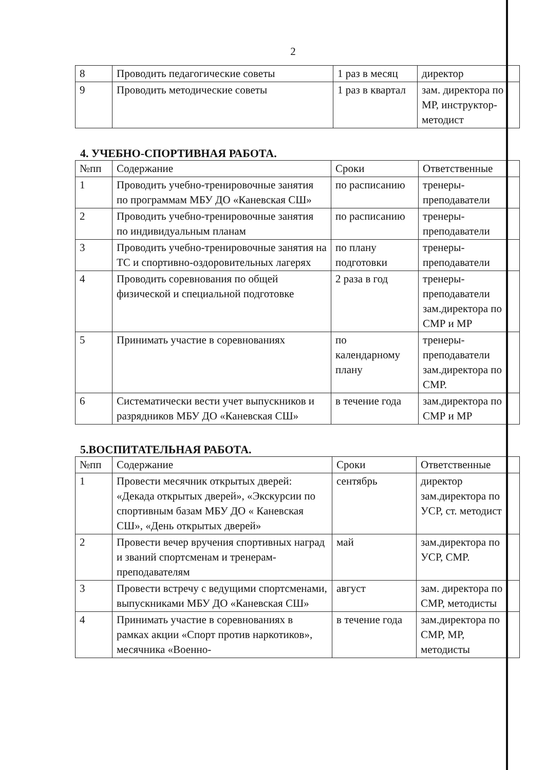2
| 8 | Проводить педагогические советы | 1 раз в месяц | директор |
| 9 | Проводить методические советы | 1 раз в квартал | зам. директора по МР, инструктор-методист |
4. УЧЕБНО-СПОРТИВНАЯ РАБОТА.
| №пп | Содержание | Сроки | Ответственные |
| 1 | Проводить учебно-тренировочные занятия по программам МБУ ДО «Каневская СШ» | по расписанию | тренеры-преподаватели |
| 2 | Проводить учебно-тренировочные занятия по индивидуальным планам | по расписанию | тренеры-преподаватели |
| 3 | Проводить учебно-тренировочные занятия на ТС и спортивно-оздоровительных лагерях | по плану подготовки | тренеры-преподаватели |
| 4 | Проводить соревнования по общей физической и специальной подготовке | 2 раза в год | тренеры-преподаватели зам.директора по СМР и МР |
| 5 | Принимать участие в соревнованиях | по календарному плану | тренеры-преподаватели зам.директора по СМР. |
| 6 | Систематически вести учет выпускников и разрядников МБУ ДО «Каневская СШ» | в течение года | зам.директора по СМР и МР |
5.ВОСПИТАТЕЛЬНАЯ РАБОТА.
| №пп | Содержание | Сроки | Ответственные |
| 1 | Провести месячник открытых дверей: «Декада открытых дверей», «Экскурсии по спортивным базам МБУ ДО « Каневская СШ», «День открытых дверей» | сентябрь | директор зам.директора по УСР, ст. методист |
| 2 | Провести вечер вручения спортивных наград и званий спортсменам и тренерам-преподавателям | май | зам.директора по УСР, СМР. |
| 3 | Провести встречу с ведущими спортсменами, выпускниками МБУ ДО «Каневская СШ» | август | зам. директора по СМР, методисты |
| 4 | Принимать участие в соревнованиях в рамках акции «Спорт против наркотиков», месячника «Военно- | в течение года | зам.директора по СМР, МР, методисты |